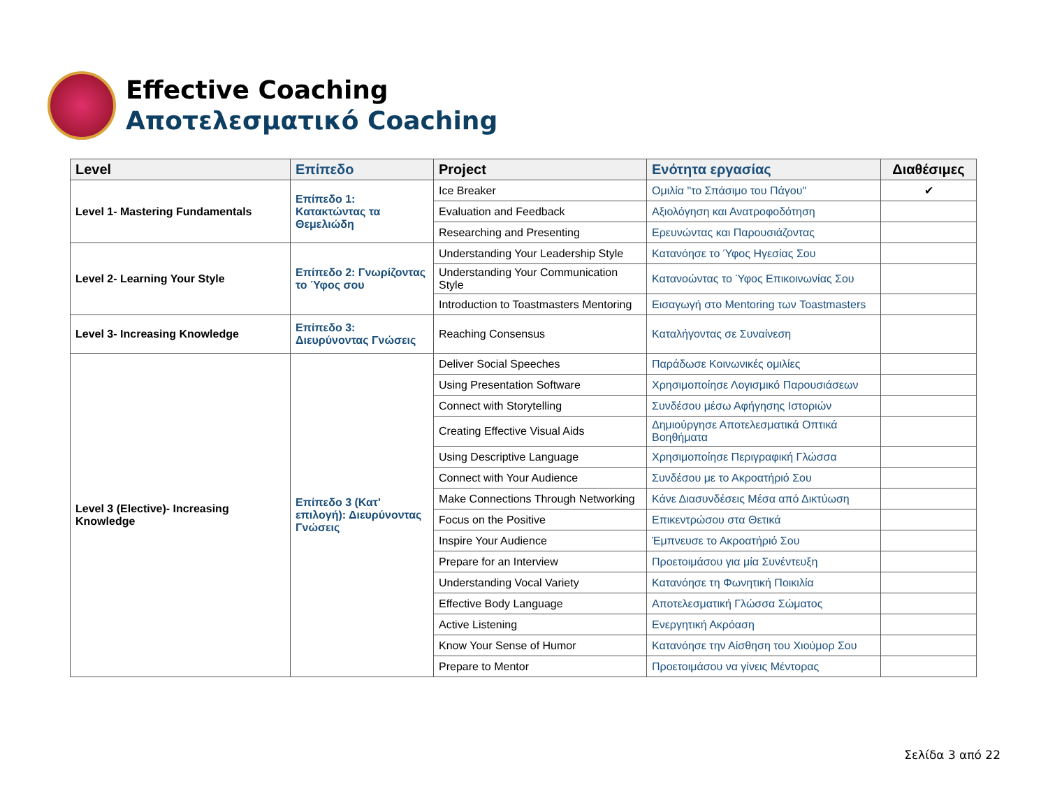Effective Coaching
Αποτελεσματικό Coaching
| Level | Επίπεδο | Project | Ενότητα εργασίας | Διαθέσιμες |
| --- | --- | --- | --- | --- |
| Level 1- Mastering Fundamentals | Επίπεδο 1: Κατακτώντας τα Θεμελιώδη | Ice Breaker | Ομιλία "το Σπάσιμο του Πάγου" | ✔ |
| | | Evaluation and Feedback | Αξιολόγηση και Ανατροφοδότηση | |
| | | Researching and Presenting | Ερευνώντας και Παρουσιάζοντας | |
| Level 2- Learning Your Style | Επίπεδο 2: Γνωρίζοντας το Ύφος σου | Understanding Your Leadership Style | Κατανόησε το Ύφος Ηγεσίας Σου | |
| | | Understanding Your Communication Style | Κατανοώντας το Ύφος Επικοινωνίας Σου | |
| | | Introduction to Toastmasters Mentoring | Εισαγωγή στο Mentoring των Toastmasters | |
| Level 3- Increasing Knowledge | Επίπεδο 3: Διευρύνοντας Γνώσεις | Reaching Consensus | Καταλήγοντας σε Συναίνεση | |
| Level 3 (Elective)- Increasing Knowledge | Επίπεδο 3 (Κατ' επιλογή): Διευρύνοντας Γνώσεις | Deliver Social Speeches | Παράδωσε Κοινωνικές ομιλίες | |
| | | Using Presentation Software | Χρησιμοποίησε Λογισμικό Παρουσιάσεων | |
| | | Connect with Storytelling | Συνδέσου μέσω Αφήγησης Ιστοριών | |
| | | Creating Effective Visual Aids | Δημιούργησε Αποτελεσματικά Οπτικά Βοηθήματα | |
| | | Using Descriptive Language | Χρησιμοποίησε Περιγραφική Γλώσσα | |
| | | Connect with Your Audience | Συνδέσου με το Ακροατήριό Σου | |
| | | Make Connections Through Networking | Κάνε Διασυνδέσεις Μέσα από Δικτύωση | |
| | | Focus on the Positive | Επικεντρώσου στα Θετικά | |
| | | Inspire Your Audience | Έμπνευσε το Ακροατήριό Σου | |
| | | Prepare for an Interview | Προετοιμάσου για μία Συνέντευξη | |
| | | Understanding Vocal Variety | Κατανόησε τη Φωνητική Ποικιλία | |
| | | Effective Body Language | Αποτελεσματική Γλώσσα Σώματος | |
| | | Active Listening | Ενεργητική Ακρόαση | |
| | | Know Your Sense of Humor | Κατανόησε την Αίσθηση του Χιούμορ Σου | |
| | | Prepare to Mentor | Προετοιμάσου να γίνεις Μέντορας | |
Σελίδα 3 από 22